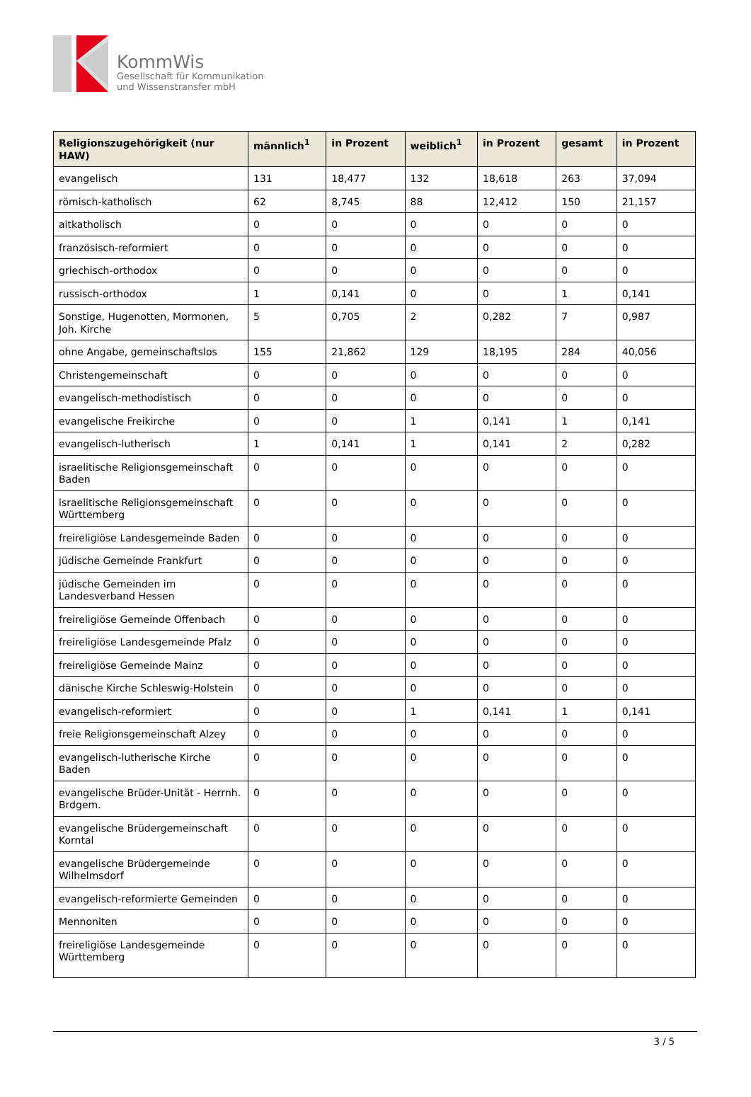KommWis
Gesellschaft für Kommunikation
und Wissenstransfer mbH
| Religionszugehörigkeit (nur HAW) | männlich<sup>1</sup> | in Prozent | weiblich<sup>1</sup> | in Prozent | gesamt | in Prozent |
| --- | --- | --- | --- | --- | --- | --- |
| evangelisch | 131 | 18,477 | 132 | 18,618 | 263 | 37,094 |
| römisch-katholisch | 62 | 8,745 | 88 | 12,412 | 150 | 21,157 |
| altkatholisch | 0 | 0 | 0 | 0 | 0 | 0 |
| französisch-reformiert | 0 | 0 | 0 | 0 | 0 | 0 |
| griechisch-orthodox | 0 | 0 | 0 | 0 | 0 | 0 |
| russisch-orthodox | 1 | 0,141 | 0 | 0 | 1 | 0,141 |
| Sonstige, Hugenotten, Mormonen, Joh. Kirche | 5 | 0,705 | 2 | 0,282 | 7 | 0,987 |
| ohne Angabe, gemeinschaftslos | 155 | 21,862 | 129 | 18,195 | 284 | 40,056 |
| Christengemeinschaft | 0 | 0 | 0 | 0 | 0 | 0 |
| evangelisch-methodistisch | 0 | 0 | 0 | 0 | 0 | 0 |
| evangelische Freikirche | 0 | 0 | 1 | 0,141 | 1 | 0,141 |
| evangelisch-lutherisch | 1 | 0,141 | 1 | 0,141 | 2 | 0,282 |
| israelitische Religionsgemeinschaft Baden | 0 | 0 | 0 | 0 | 0 | 0 |
| israelitische Religionsgemeinschaft Württemberg | 0 | 0 | 0 | 0 | 0 | 0 |
| freireligiöse Landesgemeinde Baden | 0 | 0 | 0 | 0 | 0 | 0 |
| jüdische Gemeinde Frankfurt | 0 | 0 | 0 | 0 | 0 | 0 |
| jüdische Gemeinden im Landesverband Hessen | 0 | 0 | 0 | 0 | 0 | 0 |
| freireligiöse Gemeinde Offenbach | 0 | 0 | 0 | 0 | 0 | 0 |
| freireligiöse Landesgemeinde Pfalz | 0 | 0 | 0 | 0 | 0 | 0 |
| freireligiöse Gemeinde Mainz | 0 | 0 | 0 | 0 | 0 | 0 |
| dänische Kirche Schleswig-Holstein | 0 | 0 | 0 | 0 | 0 | 0 |
| evangelisch-reformiert | 0 | 0 | 1 | 0,141 | 1 | 0,141 |
| freie Religionsgemeinschaft Alzey | 0 | 0 | 0 | 0 | 0 | 0 |
| evangelisch-lutherische Kirche Baden | 0 | 0 | 0 | 0 | 0 | 0 |
| evangelische Brüder-Unität - Herrnh. Brdgem. | 0 | 0 | 0 | 0 | 0 | 0 |
| evangelische Brüdergemeinschaft Korntal | 0 | 0 | 0 | 0 | 0 | 0 |
| evangelische Brüdergemeinde Wilhelmsdorf | 0 | 0 | 0 | 0 | 0 | 0 |
| evangelisch-reformierte Gemeinden | 0 | 0 | 0 | 0 | 0 | 0 |
| Mennoniten | 0 | 0 | 0 | 0 | 0 | 0 |
| freireligiöse Landesgemeinde Württemberg | 0 | 0 | 0 | 0 | 0 | 0 |
3 / 5